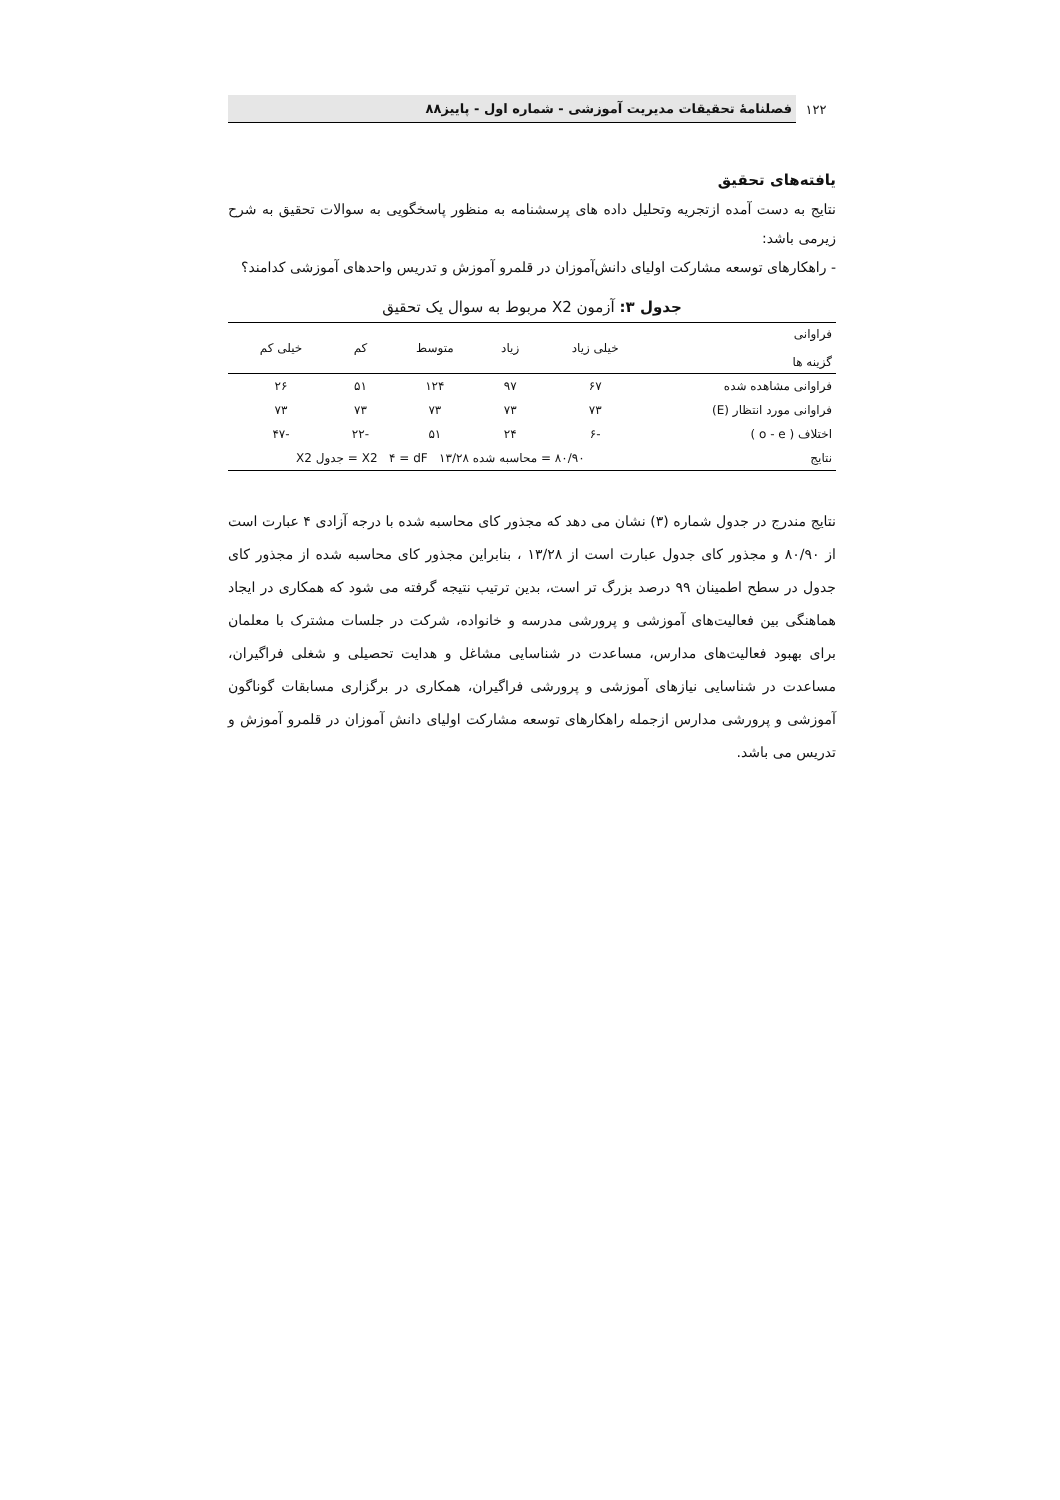۱۲۲ فصلنامهٔ تحقیقات مدیریت آموزشی - شماره اول - پاییز۸۸
یافته‌های تحقیق
نتایج به دست آمده ازتجریه وتحلیل داده های پرسشنامه به منظور پاسخگویی به سوالات تحقیق به شرح زیرمی باشد:
- راهکارهای توسعه مشارکت اولیای دانش‌آموزان در قلمرو آموزش و تدریس واحدهای آموزشی کدامند؟
جدول ۳: آزمون X2 مربوط به سوال یک تحقیق
| فراوانی گزینه ها | خیلی زیاد | زیاد | متوسط | کم | خیلی کم |
| --- | --- | --- | --- | --- | --- |
| فراوانی مشاهده شده | ۶۷ | ۹۷ | ۱۲۴ | ۵۱ | ۲۶ |
| فراوانی مورد انتظار (E) | ۷۳ | ۷۳ | ۷۳ | ۷۳ | ۷۳ |
| اختلاف ( o - e ) | -۶ | ۲۴ | ۵۱ | -۲۲ | -۴۷ |
| نتایج | ۸۰/۹۰ = محاسبه شده X2 ۴ = dF ۱۳/۲۸ = جدول X2 | | | | |
نتایج مندرج در جدول شماره (۳) نشان می دهد که مجذور کای محاسبه شده با درجه آزادی ۴ عبارت است از ۸۰/۹۰ و مجذور کای جدول عبارت است از ۱۳/۲۸ ، بنابراین مجذور کای محاسبه شده از مجذور کای جدول در سطح اطمینان ۹۹ درصد بزرگ تر است، بدین ترتیب نتیجه گرفته می شود که همکاری در ایجاد هماهنگی بین فعالیت‌های آموزشی و پرورشی مدرسه و خانواده، شرکت در جلسات مشترک با معلمان برای بهبود فعالیت‌های مدارس، مساعدت در شناسایی مشاغل و هدایت تحصیلی و شغلی فراگیران، مساعدت در شناسایی نیازهای آموزشی و پرورشی فراگیران، همکاری در برگزاری مسابقات گوناگون آموزشی و پرورشی مدارس ازجمله راهکارهای توسعه مشارکت اولیای دانش آموزان در قلمرو آموزش و تدریس می باشد.